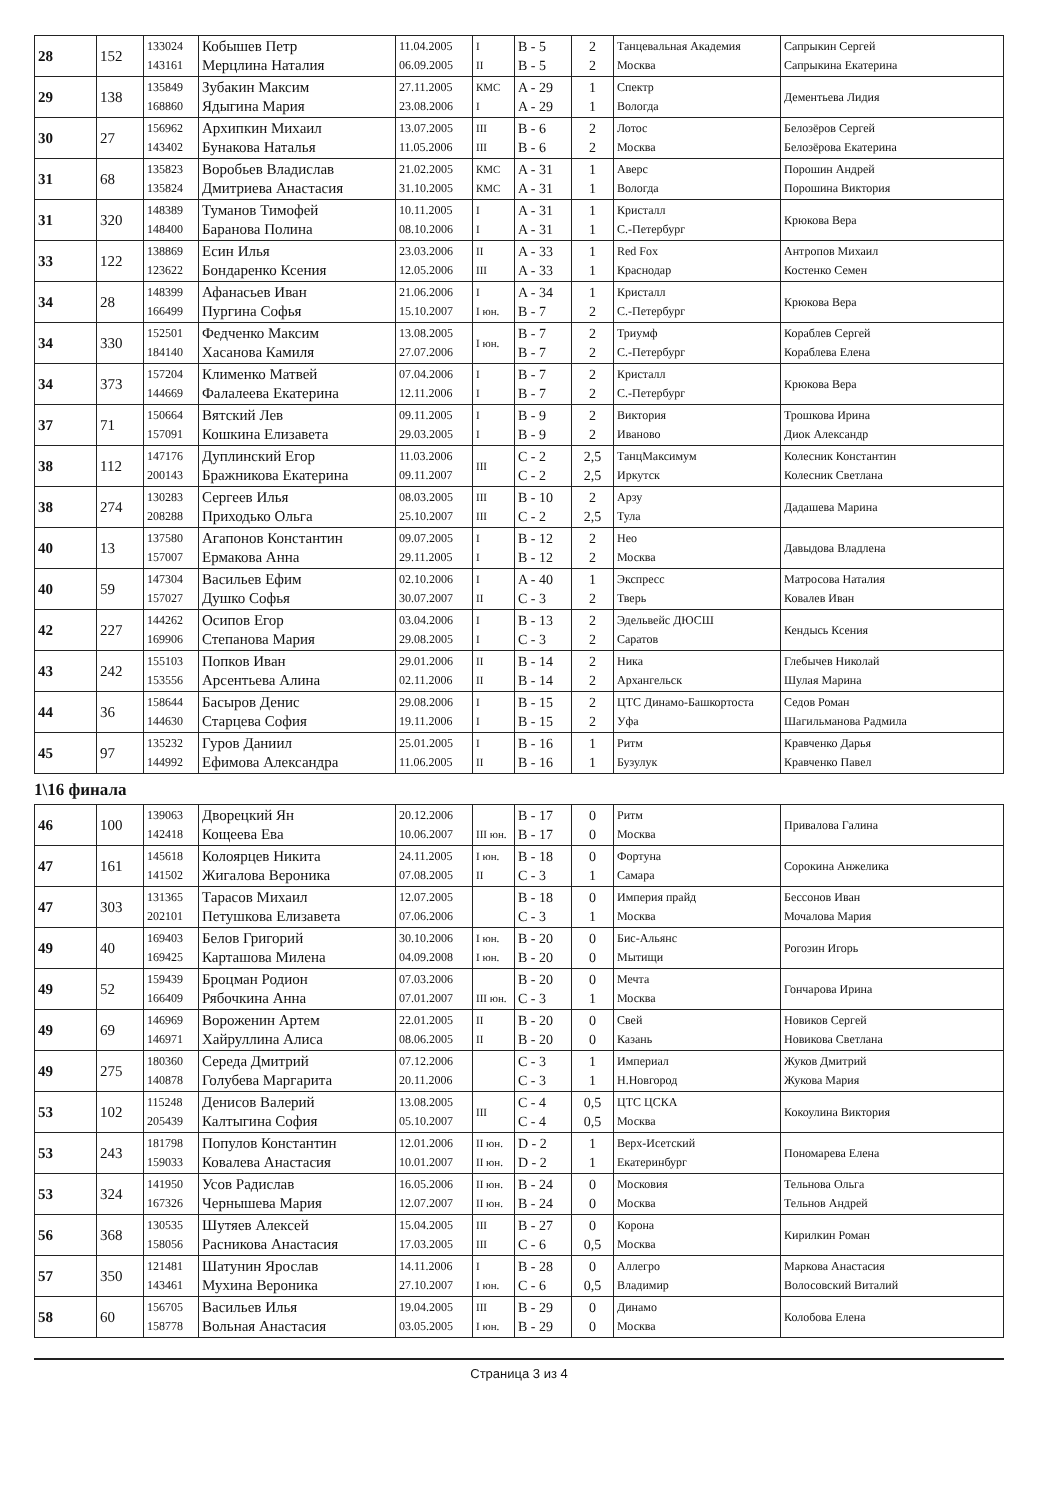| 28 | 152 | 133024 143161 | Кобышев Петр Мерцлина Наталия | 11.04.2005 06.09.2005 | I II | B - 5 B - 5 | 2 2 | Танцевальная Академия Москва | Сапрыкин Сергей Сапрыкина Екатерина |
| 29 | 138 | 135849 168860 | Зубакин Максим Ядыгина Мария | 27.11.2005 23.08.2006 | КМС I | A - 29 A - 29 | 1 1 | Спектр Вологда | Дементьева Лидия |
| 30 | 27 | 156962 143402 | Архипкин Михаил Бунакова Наталья | 13.07.2005 11.05.2006 | III III | B - 6 B - 6 | 2 2 | Лотос Москва | Белозёров Сергей Белозёрова Екатерина |
| 31 | 68 | 135823 135824 | Воробьев Владислав Дмитриева Анастасия | 21.02.2005 31.10.2005 | КМС КМС | A - 31 A - 31 | 1 1 | Аверс Вологда | Порошин Андрей Порошина Виктория |
| 31 | 320 | 148389 148400 | Туманов Тимофей Баранова Полина | 10.11.2005 08.10.2006 | I I | A - 31 A - 31 | 1 1 | Кристалл С.-Петербург | Крюкова Вера |
| 33 | 122 | 138869 123622 | Есин Илья Бондаренко Ксения | 23.03.2006 12.05.2006 | II III | A - 33 A - 33 | 1 1 | Red Fox Краснодар | Антропов Михаил Костенко Семен |
| 34 | 28 | 148399 166499 | Афанасьев Иван Пургина Софья | 21.06.2006 15.10.2007 | I I юн. | A - 34 B - 7 | 1 2 | Кристалл С.-Петербург | Крюкова Вера |
| 34 | 330 | 152501 184140 | Федченко Максим Хасанова Камиля | 13.08.2005 27.07.2006 | I юн. | B - 7 B - 7 | 2 2 | Триумф С.-Петербург | Кораблев Сергей Кораблева Елена |
| 34 | 373 | 157204 144669 | Клименко Матвей Фалалеева Екатерина | 07.04.2006 12.11.2006 | I I | B - 7 B - 7 | 2 2 | Кристалл С.-Петербург | Крюкова Вера |
| 37 | 71 | 150664 157091 | Вятский Лев Кошкина Елизавета | 09.11.2005 29.03.2005 | I I | B - 9 B - 9 | 2 2 | Виктория Иваново | Трошкова Ирина Диок Александр |
| 38 | 112 | 147176 200143 | Дуплинский Егор Бражникова Екатерина | 11.03.2006 09.11.2007 | III | C - 2 C - 2 | 2,5 2,5 | ТанцМаксимум Иркутск | Колесник Константин Колесник Светлана |
| 38 | 274 | 130283 208288 | Сергеев Илья Приходько Ольга | 08.03.2005 25.10.2007 | III III | B - 10 C - 2 | 2 2,5 | Арзу Тула | Дадашева Марина |
| 40 | 13 | 137580 157007 | Агапонов Константин Ермакова Анна | 09.07.2005 29.11.2005 | I I | B - 12 B - 12 | 2 2 | Нео Москва | Давыдова Владлена |
| 40 | 59 | 147304 157027 | Васильев Ефим Душко Софья | 02.10.2006 30.07.2007 | I II | A - 40 C - 3 | 1 2 | Экспресс Тверь | Матросова Наталия Ковалев Иван |
| 42 | 227 | 144262 169906 | Осипов Егор Степанова Мария | 03.04.2006 29.08.2005 | I I | B - 13 C - 3 | 2 2 | Эдельвейс ДЮСШ Саратов | Кендысь Ксения |
| 43 | 242 | 155103 153556 | Попков Иван Арсентьева Алина | 29.01.2006 02.11.2006 | II II | B - 14 B - 14 | 2 2 | Ника Архангельск | Глебычев Николай Шулая Марина |
| 44 | 36 | 158644 144630 | Басыров Денис Старцева София | 29.08.2006 19.11.2006 | I I | B - 15 B - 15 | 2 2 | ЦТС Динамо-Башкортоста Уфа | Седов Роман Шагильманова Радмила |
| 45 | 97 | 135232 144992 | Гуров Даниил Ефимова Александра | 25.01.2005 11.06.2005 | I II | B - 16 B - 16 | 1 1 | Ритм Бузулук | Кравченко Дарья Кравченко Павел |
1\16 финала
| 46 | 100 | 139063 142418 | Дворецкий Ян Кощеева Ева | 20.12.2006 10.06.2007 | III юн. | B - 17 B - 17 | 0 0 | Ритм Москва | Привалова Галина |
| 47 | 161 | 145618 141502 | Колоярцев Никита Жигалова Вероника | 24.11.2005 07.08.2005 | I юн. II | B - 18 C - 3 | 0 1 | Фортуна Самара | Сорокина Анжелика |
| 47 | 303 | 131365 202101 | Тарасов Михаил Петушкова Елизавета | 12.07.2005 07.06.2006 | | B - 18 C - 3 | 0 1 | Империя прайд Москва | Бессонов Иван Мочалова Мария |
| 49 | 40 | 169403 169425 | Белов Григорий Карташова Милена | 30.10.2006 04.09.2008 | I юн. I юн. | B - 20 B - 20 | 0 0 | Бис-Альянс Мытищи | Рогозин Игорь |
| 49 | 52 | 159439 166409 | Броцман Родион Рябочкина Анна | 07.03.2006 07.01.2007 | III юн. | B - 20 C - 3 | 0 1 | Мечта Москва | Гончарова Ирина |
| 49 | 69 | 146969 146971 | Вороженин Артем Хайруллина Алиса | 22.01.2005 08.06.2005 | II II | B - 20 B - 20 | 0 0 | Свей Казань | Новиков Сергей Новикова Светлана |
| 49 | 275 | 180360 140878 | Середа Дмитрий Голубева Маргарита | 07.12.2006 20.11.2006 | | C - 3 C - 3 | 1 1 | Империал Н.Новгород | Жуков Дмитрий Жукова Мария |
| 53 | 102 | 115248 205439 | Денисов Валерий Калтыгина София | 13.08.2005 05.10.2007 | III | C - 4 C - 4 | 0,5 0,5 | ЦТС ЦСКА Москва | Кокоулина Виктория |
| 53 | 243 | 181798 159033 | Популов Константин Ковалева Анастасия | 12.01.2006 10.01.2007 | II юн. II юн. | D - 2 D - 2 | 1 1 | Верх-Исетский Екатеринбург | Пономарева Елена |
| 53 | 324 | 141950 167326 | Усов Радислав Чернышева Мария | 16.05.2006 12.07.2007 | II юн. II юн. | B - 24 B - 24 | 0 0 | Московия Москва | Тельнова Ольга Тельнов Андрей |
| 56 | 368 | 130535 158056 | Шутяев Алексей Расникова Анастасия | 15.04.2005 17.03.2005 | III III | B - 27 C - 6 | 0 0,5 | Корона Москва | Кирилкин Роман |
| 57 | 350 | 121481 143461 | Шатунин Ярослав Мухина Вероника | 14.11.2006 27.10.2007 | I I юн. | B - 28 C - 6 | 0 0,5 | Аллегро Владимир | Маркова Анастасия Волосовский Виталий |
| 58 | 60 | 156705 158778 | Васильев Илья Вольная Анастасия | 19.04.2005 03.05.2005 | III I юн. | B - 29 B - 29 | 0 0 | Динамо Москва | Колобова Елена |
Страница 3 из 4